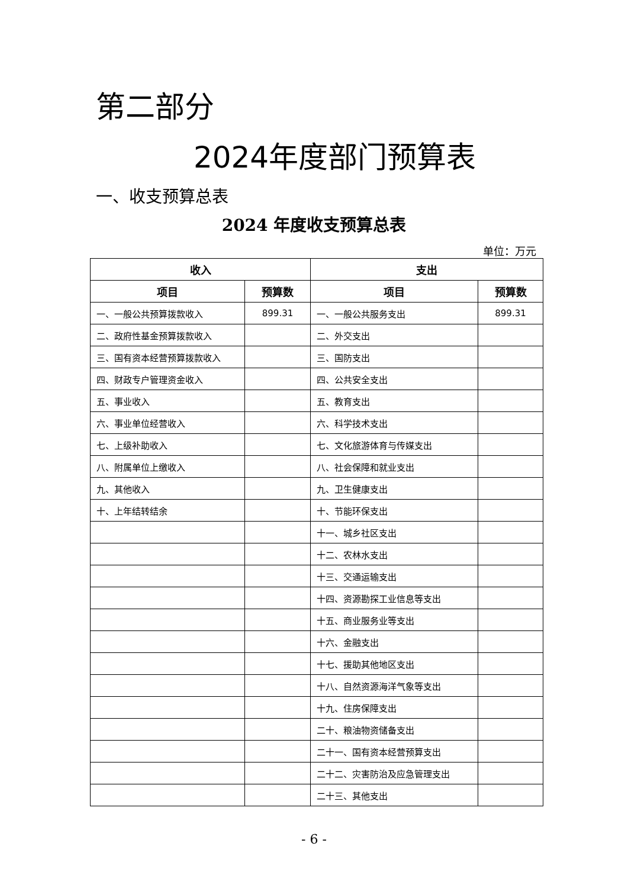第二部分
2024年度部门预算表
一、收支预算总表
2024 年度收支预算总表
单位：万元
| 收入 | | 支出 | |
| --- | --- | --- | --- |
| 项目 | 预算数 | 项目 | 预算数 |
| 一、一般公共预算拨款收入 | 899.31 | 一、一般公共服务支出 | 899.31 |
| 二、政府性基金预算拨款收入 | | 二、外交支出 | |
| 三、国有资本经营预算拨款收入 | | 三、国防支出 | |
| 四、财政专户管理资金收入 | | 四、公共安全支出 | |
| 五、事业收入 | | 五、教育支出 | |
| 六、事业单位经营收入 | | 六、科学技术支出 | |
| 七、上级补助收入 | | 七、文化旅游体育与传媒支出 | |
| 八、附属单位上缴收入 | | 八、社会保障和就业支出 | |
| 九、其他收入 | | 九、卫生健康支出 | |
| 十、上年结转结余 | | 十、节能环保支出 | |
| | | 十一、城乡社区支出 | |
| | | 十二、农林水支出 | |
| | | 十三、交通运输支出 | |
| | | 十四、资源勘探工业信息等支出 | |
| | | 十五、商业服务业等支出 | |
| | | 十六、金融支出 | |
| | | 十七、援助其他地区支出 | |
| | | 十八、自然资源海洋气象等支出 | |
| | | 十九、住房保障支出 | |
| | | 二十、粮油物资储备支出 | |
| | | 二十一、国有资本经营预算支出 | |
| | | 二十二、灾害防治及应急管理支出 | |
| | | 二十三、其他支出 | |
- 6 -